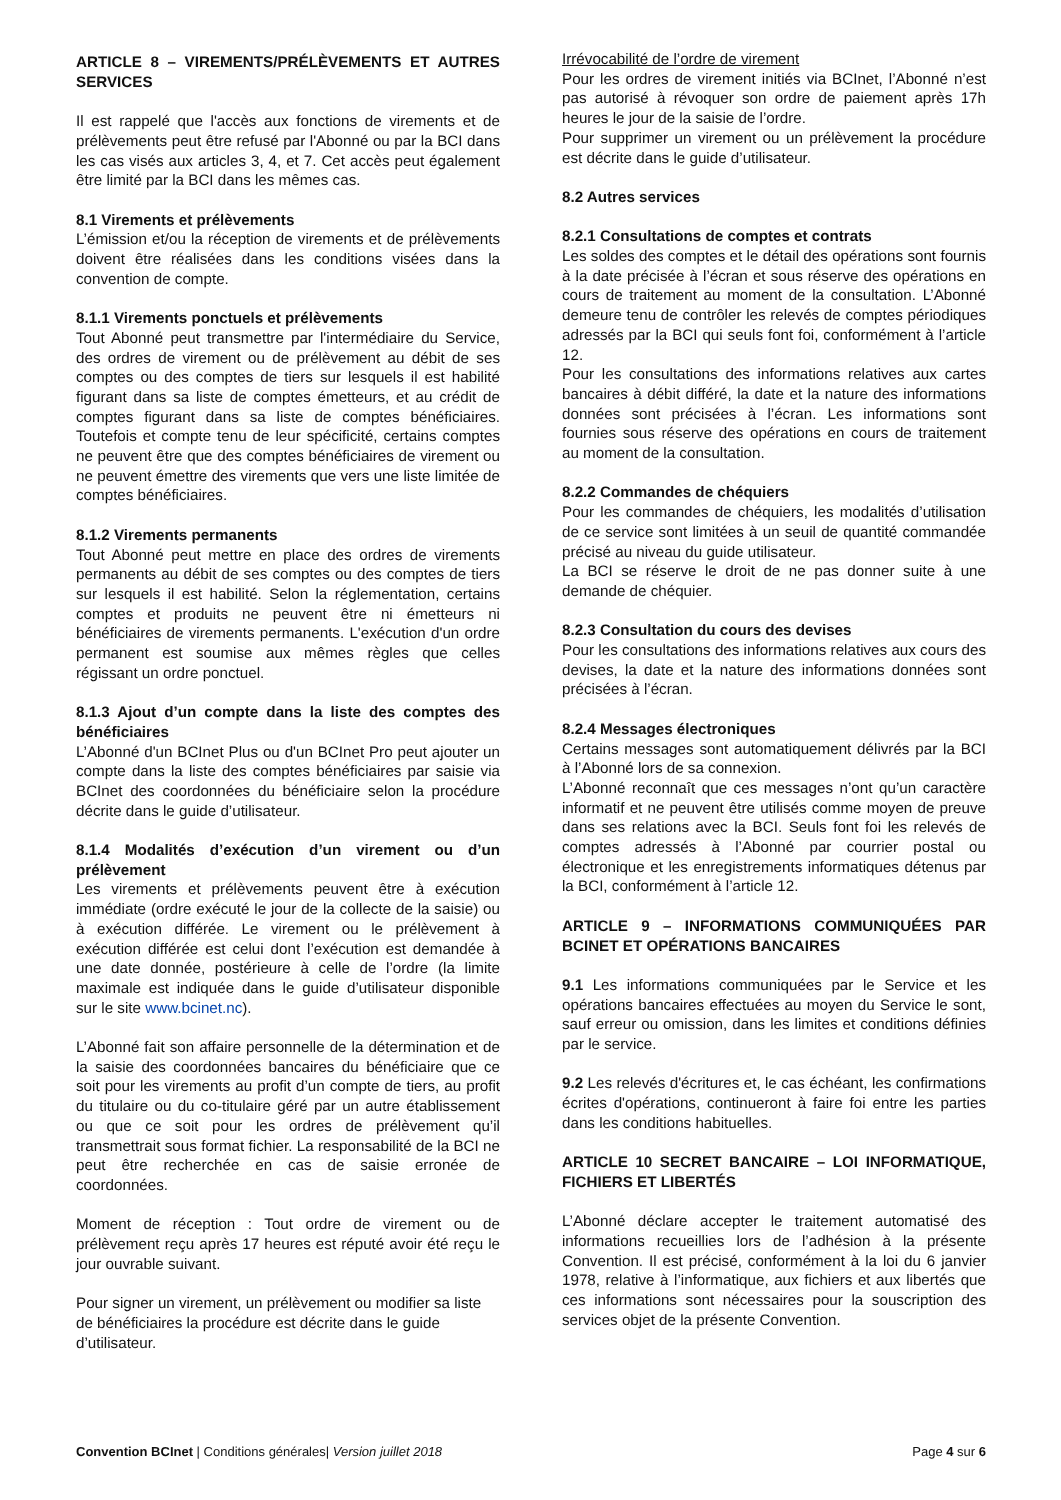ARTICLE 8 – VIREMENTS/PRÉLÈVEMENTS ET AUTRES SERVICES
Il est rappelé que l'accès aux fonctions de virements et de prélèvements peut être refusé par l'Abonné ou par la BCI dans les cas visés aux articles 3, 4, et 7. Cet accès peut également être limité par la BCI dans les mêmes cas.
8.1 Virements et prélèvements
L’émission et/ou la réception de virements et de prélèvements doivent être réalisées dans les conditions visées dans la convention de compte.
8.1.1 Virements ponctuels et prélèvements
Tout Abonné peut transmettre par l'intermédiaire du Service, des ordres de virement ou de prélèvement au débit de ses comptes ou des comptes de tiers sur lesquels il est habilité figurant dans sa liste de comptes émetteurs, et au crédit de comptes figurant dans sa liste de comptes bénéficiaires. Toutefois et compte tenu de leur spécificité, certains comptes ne peuvent être que des comptes bénéficiaires de virement ou ne peuvent émettre des virements que vers une liste limitée de comptes bénéficiaires.
8.1.2 Virements permanents
Tout Abonné peut mettre en place des ordres de virements permanents au débit de ses comptes ou des comptes de tiers sur lesquels il est habilité. Selon la réglementation, certains comptes et produits ne peuvent être ni émetteurs ni bénéficiaires de virements permanents. L'exécution d'un ordre permanent est soumise aux mêmes règles que celles régissant un ordre ponctuel.
8.1.3 Ajout d’un compte dans la liste des comptes des bénéficiaires
L’Abonné d'un BCInet Plus ou d'un BCInet Pro peut ajouter un compte dans la liste des comptes bénéficiaires par saisie via BCInet des coordonnées du bénéficiaire selon la procédure décrite dans le guide d’utilisateur.
8.1.4 Modalités d’exécution d’un virement ou d’un prélèvement
Les virements et prélèvements peuvent être à exécution immédiate (ordre exécuté le jour de la collecte de la saisie) ou à exécution différée. Le virement ou le prélèvement à exécution différée est celui dont l’exécution est demandée à une date donnée, postérieure à celle de l’ordre (la limite maximale est indiquée dans le guide d’utilisateur disponible sur le site www.bcinet.nc).
L’Abonné fait son affaire personnelle de la détermination et de la saisie des coordonnées bancaires du bénéficiaire que ce soit pour les virements au profit d’un compte de tiers, au profit du titulaire ou du co-titulaire géré par un autre établissement ou que ce soit pour les ordres de prélèvement qu’il transmettrait sous format fichier. La responsabilité de la BCI ne peut être recherchée en cas de saisie erronée de coordonnées.
Moment de réception : Tout ordre de virement ou de prélèvement reçu après 17 heures est réputé avoir été reçu le jour ouvrable suivant.
Pour signer un virement, un prélèvement ou modifier sa liste de bénéficiaires la procédure est décrite dans le guide d’utilisateur.
Irrévocabilité de l’ordre de virement
Pour les ordres de virement initiés via BCInet, l’Abonné n’est pas autorisé à révoquer son ordre de paiement après 17h heures le jour de la saisie de l’ordre.
Pour supprimer un virement ou un prélèvement la procédure est décrite dans le guide d’utilisateur.
8.2 Autres services
8.2.1 Consultations de comptes et contrats
Les soldes des comptes et le détail des opérations sont fournis à la date précisée à l’écran et sous réserve des opérations en cours de traitement au moment de la consultation. L’Abonné demeure tenu de contrôler les relevés de comptes périodiques adressés par la BCI qui seuls font foi, conformément à l’article 12.
Pour les consultations des informations relatives aux cartes bancaires à débit différé, la date et la nature des informations données sont précisées à l’écran. Les informations sont fournies sous réserve des opérations en cours de traitement au moment de la consultation.
8.2.2 Commandes de chéquiers
Pour les commandes de chéquiers, les modalités d’utilisation de ce service sont limitées à un seuil de quantité commandée précisé au niveau du guide utilisateur.
La BCI se réserve le droit de ne pas donner suite à une demande de chéquier.
8.2.3 Consultation du cours des devises
Pour les consultations des informations relatives aux cours des devises, la date et la nature des informations données sont précisées à l’écran.
8.2.4 Messages électroniques
Certains messages sont automatiquement délivrés par la BCI à l’Abonné lors de sa connexion.
L’Abonné reconnaît que ces messages n’ont qu’un caractère informatif et ne peuvent être utilisés comme moyen de preuve dans ses relations avec la BCI. Seuls font foi les relevés de comptes adressés à l’Abonné par courrier postal ou électronique et les enregistrements informatiques détenus par la BCI, conformément à l’article 12.
ARTICLE 9 – INFORMATIONS COMMUNIQUÉES PAR BCINET ET OPÉRATIONS BANCAIRES
9.1 Les informations communiquées par le Service et les opérations bancaires effectuées au moyen du Service le sont, sauf erreur ou omission, dans les limites et conditions définies par le service.
9.2 Les relevés d'écritures et, le cas échéant, les confirmations écrites d'opérations, continueront à faire foi entre les parties dans les conditions habituelles.
ARTICLE 10 SECRET BANCAIRE – LOI INFORMATIQUE, FICHIERS ET LIBERTÉS
L’Abonné déclare accepter le traitement automatisé des informations recueillies lors de l’adhésion à la présente Convention. Il est précisé, conformément à la loi du 6 janvier 1978, relative à l’informatique, aux fichiers et aux libertés que ces informations sont nécessaires pour la souscription des services objet de la présente Convention.
Convention BCInet | Conditions générales| Version juillet 2018 Page 4 sur 6